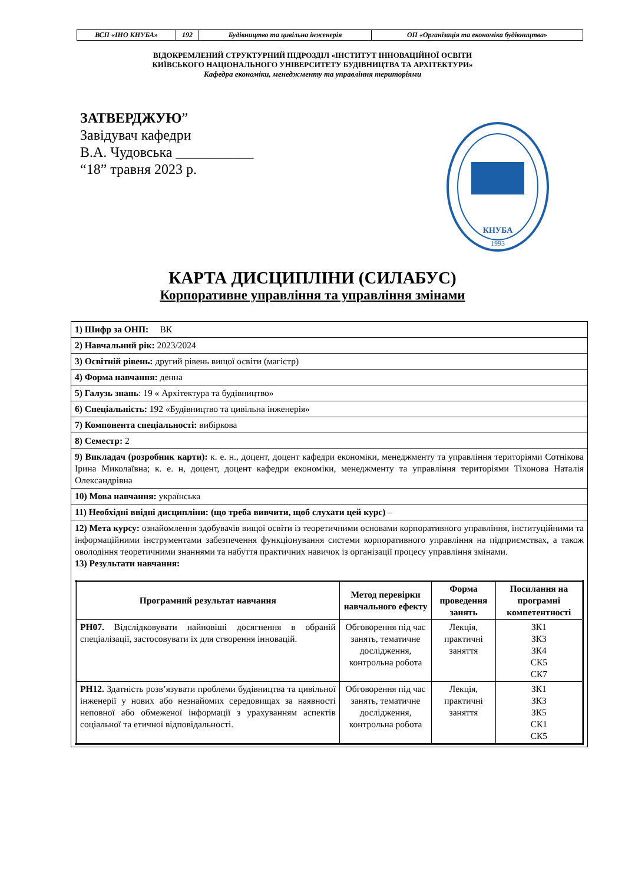| ВСП «ІНО КНУБА» | 192 | Будівництво та цивільна інженерія | ОП «Організація та економіка будівництва» |
ВІДОКРЕМЛЕНИЙ СТРУКТУРНИЙ ПІДРОЗДІЛ «ІНСТИТУТ ІННОВАЦІЙНОЇ ОСВІТИ
КИЇВСЬКОГО НАЦІОНАЛЬНОГО УНІВЕРСИТЕТУ БУДІВНИЦТВА ТА АРХІТЕКТУРИ»
Кафедра економіки, менеджменту та управління територіями
ЗАТВЕРДЖУЮ”
Завідувач кафедри
В.А. Чудовська ___________
“18” травня 2023 р.
КНУБА
1993
КАРТА ДИСЦИПЛІНИ (СИЛАБУС)
Корпоративне управління та управління змінами
| 1) Шифр за ОНП: ВК |
| 2) Навчальний рік: 2023/2024 |
| 3) Освітній рівень: другий рівень вищої освіти (магістр) |
| 4) Форма навчання: денна |
| 5) Галузь знань : 19 « Архітектура та будівництво» |
| 6) Спеціальність: 192 «Будівництво та цивільна інженерія» |
| 7) Компонента спеціальності: вибіркова |
| 8) Семестр: 2 |
| 9) Викладач (розробник карти): к. е. н., доцент, доцент кафедри економіки, менеджменту та управління територіями Сотнікова Ірина Миколаївна; к. е. н, доцент, доцент кафедри економіки, менеджменту та управління територіями Тіхонова Наталія Олександрівна |
| 10) Мова навчання: українська |
| 11) Необхідні ввідні дисципліни: (що треба вивчити, щоб слухати цей курс) – |
| 12) Мета курсу: ознайомлення здобувачів вищої освіти із теоретичними основами корпоративного управління, інституційними та інформаційними інструментами забезпечення функціонування системи корпоративного управління на підприємствах, а також оволодіння теоретичними знаннями та набуття практичних навичок із організації процесу управління змінами. 13) Результати навчання: / Програмний результат навчання / Метод перевірки навчального ефекту / Форма проведення занять / Посилання на програмні компетентності / / --- / --- / --- / --- / / РН07. Відслідковувати найновіші досягнення в обраній спеціалізації, застосовувати їх для створення інновацій. / Обговорення під час занять, тематичне дослідження, контрольна робота / Лекція, практичні заняття / ЗК1 ЗК3 ЗК4 СК5 СК7 / / РН12. Здатність розв’язувати проблеми будівництва та цивільної інженерії у нових або незнайомих середовищах за наявності неповної або обмеженої інформації з урахуванням аспектів соціальної та етичної відповідальності. / Обговорення під час занять, тематичне дослідження, контрольна робота / Лекція, практичні заняття / ЗК1 ЗК3 ЗК5 СК1 СК5 / |